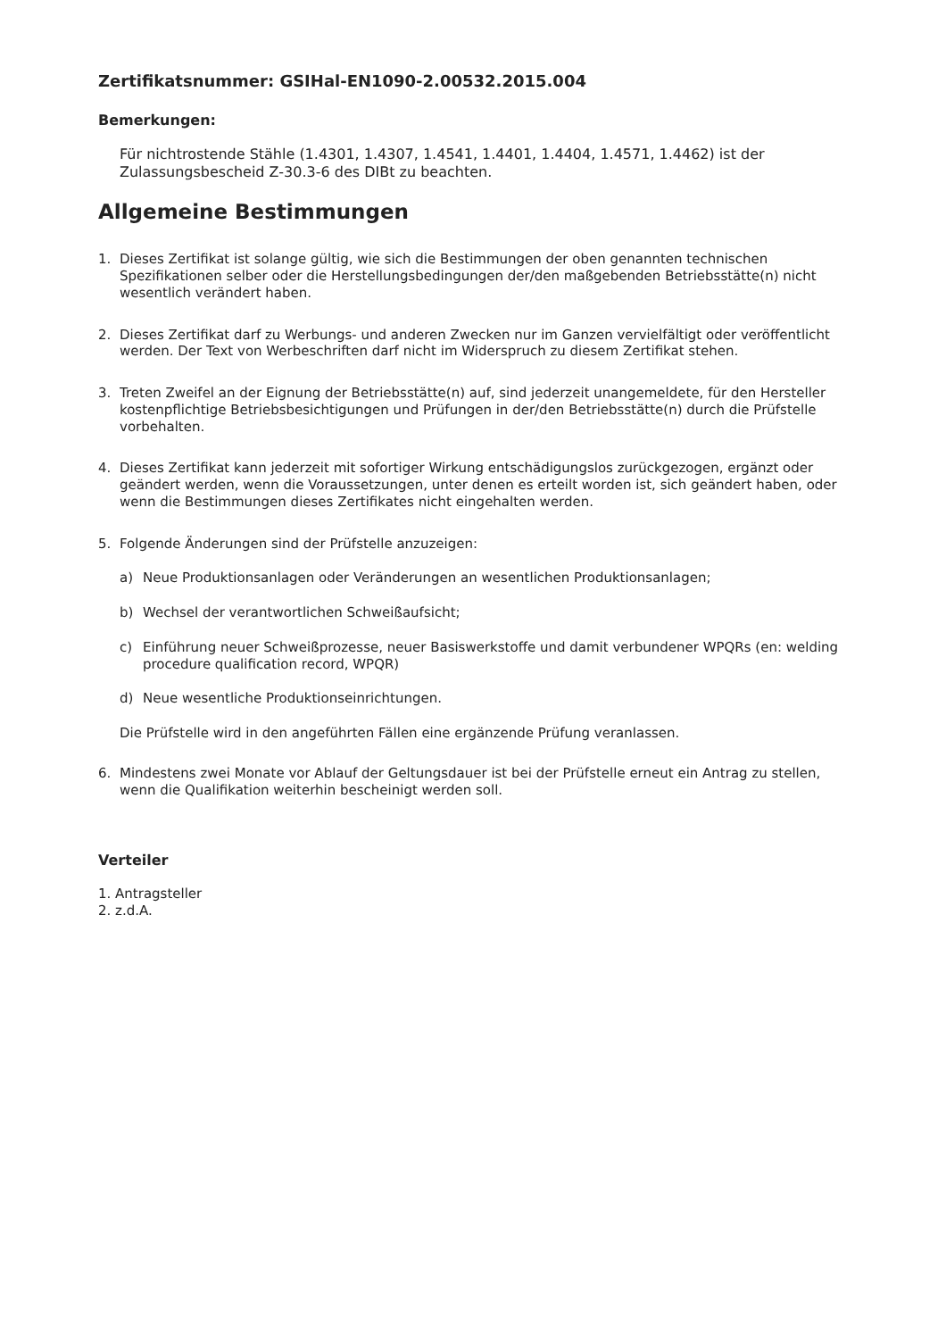Zertifikatsnummer: GSIHal-EN1090-2.00532.2015.004
Bemerkungen:
Für nichtrostende Stähle (1.4301, 1.4307, 1.4541, 1.4401, 1.4404, 1.4571, 1.4462) ist der Zulassungsbescheid Z-30.3-6 des DIBt zu beachten.
Allgemeine Bestimmungen
1. Dieses Zertifikat ist solange gültig, wie sich die Bestimmungen der oben genannten technischen Spezifikationen selber oder die Herstellungsbedingungen der/den maßgebenden Betriebsstätte(n) nicht wesentlich verändert haben.
2. Dieses Zertifikat darf zu Werbungs- und anderen Zwecken nur im Ganzen vervielfältigt oder veröffentlicht werden. Der Text von Werbeschriften darf nicht im Widerspruch zu diesem Zertifikat stehen.
3. Treten Zweifel an der Eignung der Betriebsstätte(n) auf, sind jederzeit unangemeldete, für den Hersteller kostenpflichtige Betriebsbesichtigungen und Prüfungen in der/den Betriebsstätte(n) durch die Prüfstelle vorbehalten.
4. Dieses Zertifikat kann jederzeit mit sofortiger Wirkung entschädigungslos zurückgezogen, ergänzt oder geändert werden, wenn die Voraussetzungen, unter denen es erteilt worden ist, sich geändert haben, oder wenn die Bestimmungen dieses Zertifikates nicht eingehalten werden.
5. Folgende Änderungen sind der Prüfstelle anzuzeigen:
a) Neue Produktionsanlagen oder Veränderungen an wesentlichen Produktionsanlagen;
b) Wechsel der verantwortlichen Schweißaufsicht;
c) Einführung neuer Schweißprozesse, neuer Basiswerkstoffe und damit verbundener WPQRs (en: welding procedure qualification record, WPQR)
d) Neue wesentliche Produktionseinrichtungen.
Die Prüfstelle wird in den angeführten Fällen eine ergänzende Prüfung veranlassen.
6. Mindestens zwei Monate vor Ablauf der Geltungsdauer ist bei der Prüfstelle erneut ein Antrag zu stellen, wenn die Qualifikation weiterhin bescheinigt werden soll.
Verteiler
1. Antragsteller
2. z.d.A.